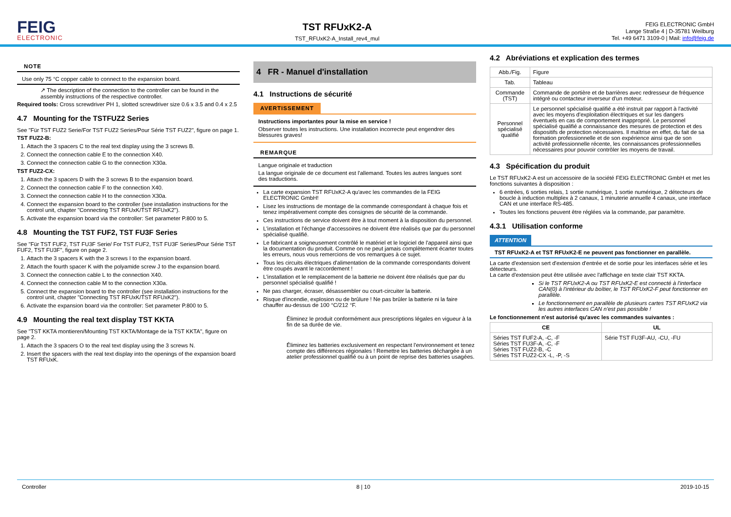FEIG
ELECTRONIC
TST RFUxK2-A
TST_RFUxK2-A_Install_rev4_mul
FEIG ELECTRONIC GmbH
Lange Straße 4 | D-35781 Weilburg
Tel. +49 6471 3109-0 | Mail: info@feig.de
NOTE
Use only 75 °C copper cable to connect to the expansion board.
↗ The description of the connection to the controller can be found in the assembly instructions of the respective controller.
Required tools: Cross screwdriver PH 1, slotted screwdriver size 0.6 x 3.5 and 0.4 x 2.5
4.7 Mounting for the TSTFUZ2 Series
See "Für TST FUZ2 Serie/For TST FUZ2 Series/Pour Série TST FUZ2", figure on page 1.
TST FUZ2-B:
1. Attach the 3 spacers C to the real text display using the 3 screws B.
2. Connect the connection cable E to the connection X40.
3. Connect the connection cable G to the connection X30a.
TST FUZ2-CX:
1. Attach the 3 spacers D with the 3 screws B to the expansion board.
2. Connect the connection cable F to the connection X40.
3. Connect the connection cable H to the connection X30a.
4. Connect the expansion board to the controller (see installation instructions for the control unit, chapter "Connecting TST RFUxK/TST RFUxK2").
5. Activate the expansion board via the controller: Set parameter P.800 to 5.
4.8 Mounting the TST FUF2, TST FU3F Series
See "Für TST FUF2, TST FU3F Serie/ For TST FUF2, TST FU3F Series/Pour Série TST FUF2, TST FU3F", figure on page 2.
1. Attach the 3 spacers K with the 3 screws I to the expansion board.
2. Attach the fourth spacer K with the polyamide screw J to the expansion board.
3. Connect the connection cable L to the connection X40.
4. Connect the connection cable M to the connection X30a.
5. Connect the expansion board to the controller (see installation instructions for the control unit, chapter "Connecting TST RFUxK/TST RFUxK2").
6. Activate the expansion board via the controller: Set parameter P.800 to 5.
4.9 Mounting the real text display TST KKTA
See "TST KKTA montieren/Mounting TST KKTA/Montage de la TST KKTA", figure on page 2.
1. Attach the 3 spacers O to the real text display using the 3 screws N.
2. Insert the spacers with the real text display into the openings of the expansion board TST RFUxK.
4 FR - Manuel d'installation
4.1 Instructions de sécurité
AVERTISSEMENT
Instructions importantes pour la mise en service !
Observer toutes les instructions. Une installation incorrecte peut engendrer des blessures graves!
REMARQUE
Langue originale et traduction
La langue originale de ce document est l'allemand. Toutes les autres langues sont des traductions.
La carte expansion TST RFUxK2-A qu'avec les commandes de la FEIG ELECTRONIC GmbH!
Lisez les instructions de montage de la commande correspondant à chaque fois et tenez impérativement compte des consignes de sécurité de la commande.
Ces instructions de service doivent être à tout moment à la disposition du personnel.
L'installation et l'échange d'accessoires ne doivent être réalisés que par du personnel spécialisé qualifié.
Le fabricant a soigneusement contrôlé le matériel et le logiciel de l'appareil ainsi que la documentation du produit. Comme on ne peut jamais complètement écarter toutes les erreurs, nous vous remercions de vos remarques à ce sujet.
Tous les circuits électriques d'alimentation de la commande correspondants doivent être coupés avant le raccordement !
L'installation et le remplacement de la batterie ne doivent être réalisés que par du personnel spécialisé qualifié !
Ne pas charger, écraser, désassembler ou court-circuiter la batterie.
Risque d'incendie, explosion ou de brûlure ! Ne pas brûler la batterie ni la faire chauffer au-dessus de 100 °C/212 °F.
Éliminez le produit conformément aux prescriptions légales en vigueur à la fin de sa durée de vie.
Éliminez les batteries exclusivement en respectant l'environnement et tenez compte des différences régionales ! Remettre les batteries déchargée à un atelier professionnel qualifié ou à un point de reprise des batteries usagées.
4.2 Abréviations et explication des termes
| Abb./Fig. | Figure |
| Tab. | Tableau |
| Commande (TST) | Commande de portière et de barrières avec redresseur de fréquence intégré ou contacteur inverseur d'un moteur. |
| Personnel spécialisé qualifié | Le personnel spécialisé qualifié a été instruit par rapport à l'activité avec les moyens d'exploitation électriques et sur les dangers éventuels en cas de comportement inapproprié. Le personnel spécialisé qualifié a connaissance des mesures de protection et des dispositifs de protection nécessaires. Il maîtrise en effet, du fait de sa formation professionnelle et de son expérience ainsi que de son activité professionnelle récente, les connaissances professionnelles nécessaires pour pouvoir contrôler les moyens de travail. |
4.3 Spécification du produit
Le TST RFUxK2-A est un accessoire de la société FEIG ELECTRONIC GmbH et met les fonctions suivantes à disposition :
6 entrées, 6 sorties relais, 1 sortie numérique, 1 sortie numérique, 2 détecteurs de boucle à induction multiplex à 2 canaux, 1 minuterie annuelle 4 canaux, une interface CAN et une interface RS-485.
Toutes les fonctions peuvent être réglées via la commande, par paramètre.
4.3.1 Utilisation conforme
ATTENTION
TST RFUxK2-A et TST RFUxK2-E ne peuvent pas fonctionner en parallèle.
La carte d'extension sert d'extension d'entrée et de sortie pour les interfaces série et les détecteurs.
La carte d'extension peut être utilisée avec l'affichage en texte clair TST KKTA.
Si le TST RFUxK2-A ou TST RFUxK2-E est connecté à l'interface CAN(0) à l'intérieur du boîtier, le TST RFUxK2-F peut fonctionner en parallèle.
Le fonctionnement en parallèle de plusieurs cartes TST RFUxK2 via les autres interfaces CAN n'est pas possible !
Le fonctionnement n'est autorisé qu'avec les commandes suivantes :
| CE | UL |
| --- | --- |
| Séries TST FUF2-A, -C, -F Séries TST FU3F-A, -C, -F Séries TST FUZ2-B, -C Séries TST FUZ2-CX -L, -P, -S | Série TST FU3F-AU, -CU, -FU |
Controller 8 | 10 2019-10-15